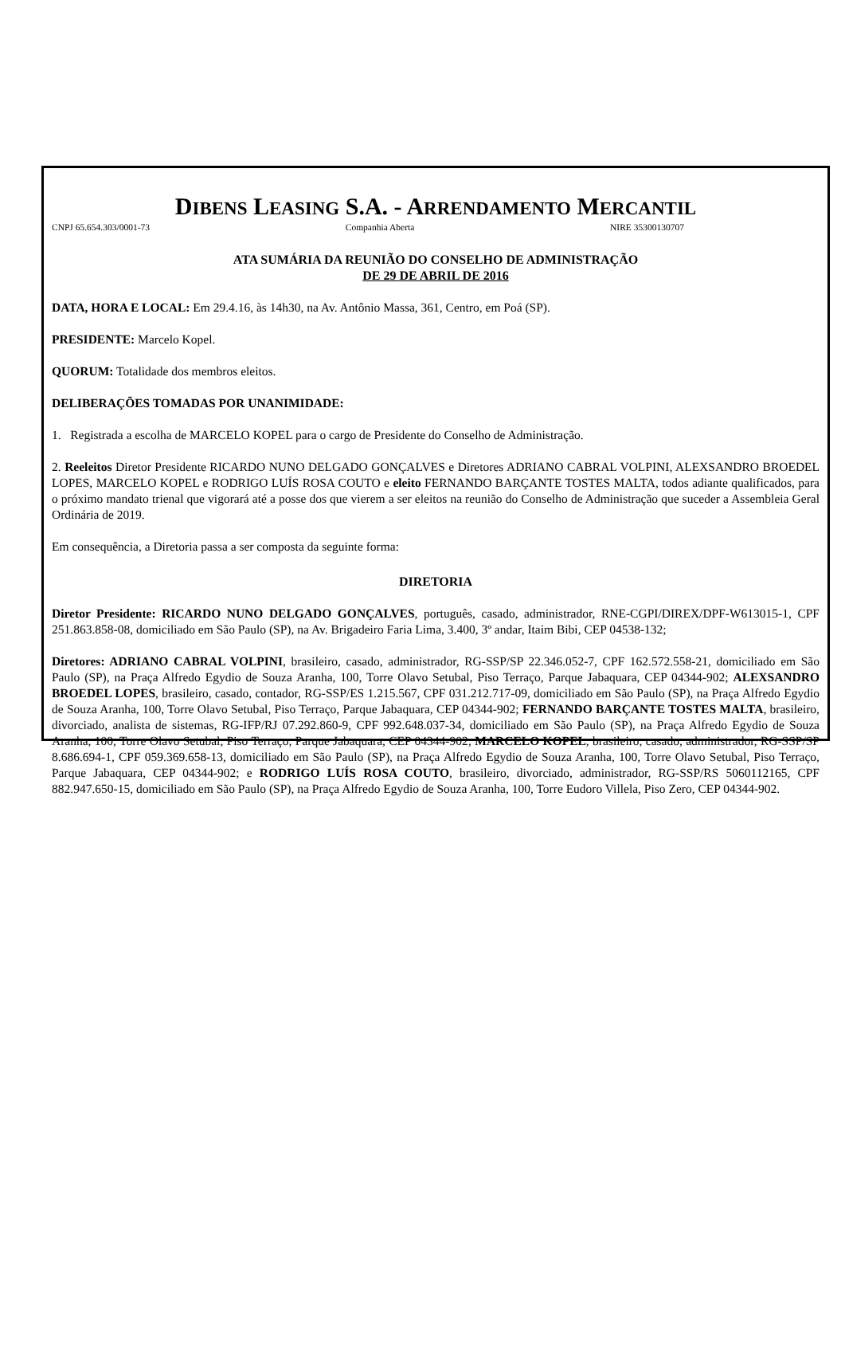DIBENS LEASING S.A. - ARRENDAMENTO MERCANTIL
CNPJ 65.654.303/0001-73 Companhia Aberta NIRE 35300130707
ATA SUMÁRIA DA REUNIÃO DO CONSELHO DE ADMINISTRAÇÃO
DE 29 DE ABRIL DE 2016
DATA, HORA E LOCAL: Em 29.4.16, às 14h30, na Av. Antônio Massa, 361, Centro, em Poá (SP).
PRESIDENTE: Marcelo Kopel.
QUORUM: Totalidade dos membros eleitos.
DELIBERAÇÕES TOMADAS POR UNANIMIDADE:
1. Registrada a escolha de MARCELO KOPEL para o cargo de Presidente do Conselho de Administração.
2. Reeleitos Diretor Presidente RICARDO NUNO DELGADO GONÇALVES e Diretores ADRIANO CABRAL VOLPINI, ALEXSANDRO BROEDEL LOPES, MARCELO KOPEL e RODRIGO LUÍS ROSA COUTO e eleito FERNANDO BARÇANTE TOSTES MALTA, todos adiante qualificados, para o próximo mandato trienal que vigorará até a posse dos que vierem a ser eleitos na reunião do Conselho de Administração que suceder a Assembleia Geral Ordinária de 2019.
Em consequência, a Diretoria passa a ser composta da seguinte forma:
DIRETORIA
Diretor Presidente: RICARDO NUNO DELGADO GONÇALVES, português, casado, administrador, RNE-CGPI/DIREX/DPF-W613015-1, CPF 251.863.858-08, domiciliado em São Paulo (SP), na Av. Brigadeiro Faria Lima, 3.400, 3º andar, Itaim Bibi, CEP 04538-132;
Diretores: ADRIANO CABRAL VOLPINI, brasileiro, casado, administrador, RG-SSP/SP 22.346.052-7, CPF 162.572.558-21, domiciliado em São Paulo (SP), na Praça Alfredo Egydio de Souza Aranha, 100, Torre Olavo Setubal, Piso Terraço, Parque Jabaquara, CEP 04344-902; ALEXSANDRO BROEDEL LOPES, brasileiro, casado, contador, RG-SSP/ES 1.215.567, CPF 031.212.717-09, domiciliado em São Paulo (SP), na Praça Alfredo Egydio de Souza Aranha, 100, Torre Olavo Setubal, Piso Terraço, Parque Jabaquara, CEP 04344-902; FERNANDO BARÇANTE TOSTES MALTA, brasileiro, divorciado, analista de sistemas, RG-IFP/RJ 07.292.860-9, CPF 992.648.037-34, domiciliado em São Paulo (SP), na Praça Alfredo Egydio de Souza Aranha, 100, Torre Olavo Setubal, Piso Terraço, Parque Jabaquara, CEP 04344-902; MARCELO KOPEL, brasileiro, casado, administrador, RG-SSP/SP 8.686.694-1, CPF 059.369.658-13, domiciliado em São Paulo (SP), na Praça Alfredo Egydio de Souza Aranha, 100, Torre Olavo Setubal, Piso Terraço, Parque Jabaquara, CEP 04344-902; e RODRIGO LUÍS ROSA COUTO, brasileiro, divorciado, administrador, RG-SSP/RS 5060112165, CPF 882.947.650-15, domiciliado em São Paulo (SP), na Praça Alfredo Egydio de Souza Aranha, 100, Torre Eudoro Villela, Piso Zero, CEP 04344-902.